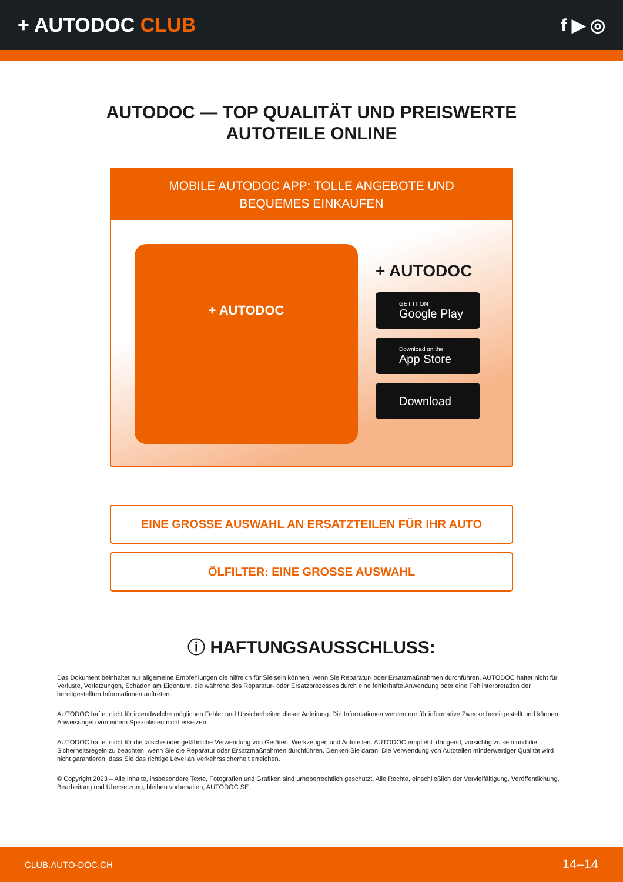+ AUTODOC CLUB f ▶ ◎
AUTODOC — TOP QUALITÄT UND PREISWERTE
AUTOTEILE ONLINE
MOBILE AUTODOC APP: TOLLE ANGEBOTE UND BEQUEMES EINKAUFEN
+ AUTODOC
+ AUTODOC
GET IT ON
Google Play
Download on the
App Store
Download
EINE GROSSE AUSWAHL AN ERSATZTEILEN FÜR IHR AUTO
ÖLFILTER: EINE GROSSE AUSWAHL
ⓘ HAFTUNGSAUSSCHLUSS:
Das Dokument beinhaltet nur allgemeine Empfehlungen die hilfreich für Sie sein können, wenn Sie Reparatur- oder Ersatzmaßnahmen durchführen. AUTODOC haftet nicht für Verluste, Verletzungen, Schäden am Eigentum, die während des Reparatur- oder Ersatzprozesses durch eine fehlerhafte Anwendung oder eine Fehlinterpretation der bereitgestellten Informationen auftreten.
AUTODOC haftet nicht für irgendwelche möglichen Fehler und Unsicherheiten dieser Anleitung. Die Informationen werden nur für informative Zwecke bereitgestellt und können Anweisungen von einem Spezialisten nicht ersetzen.
AUTODOC haftet nicht für die falsche oder gefährliche Verwendung von Geräten, Werkzeugen und Autoteilen. AUTODOC empfiehlt dringend, vorsichtig zu sein und die Sicherheitsregeln zu beachten, wenn Sie die Reparatur oder Ersatzmaßnahmen durchführen. Denken Sie daran: Die Verwendung von Autoteilen minderwertiger Qualität wird nicht garantieren, dass Sie das richtige Level an Verkehrssicherheit erreichen.
© Copyright 2023 – Alle Inhalte, insbesondere Texte, Fotografien und Grafiken sind urheberrechtlich geschützt. Alle Rechte, einschließlich der Vervielfältigung, Veröffentlichung, Bearbeitung und Übersetzung, bleiben vorbehalten, AUTODOC SE.
CLUB.AUTO-DOC.CH 14–14